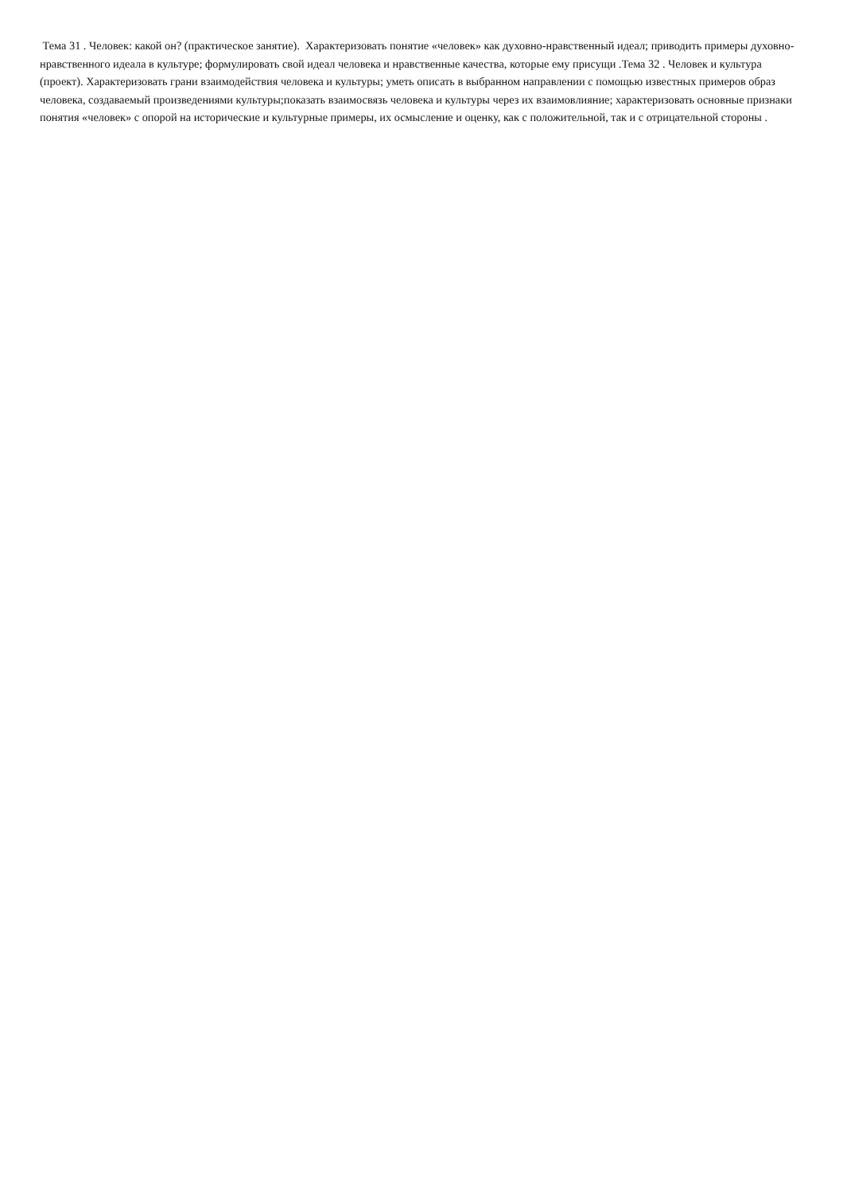Тема 31 . Человек: какой он? (практическое занятие). Характеризовать понятие «человек» как духовно-нравственный идеал; приводить примеры духовно-нравственного идеала в культуре; формулировать свой идеал человека и нравственные качества, которые ему присущи .Тема 32 . Человек и культура (проект). Характеризовать грани взаимодействия человека и культуры; уметь описать в выбранном направлении с помощью известных примеров образ человека, создаваемый произведениями культуры;показать взаимосвязь человека и культуры через их взаимовлияние; характеризовать основные признаки понятия «человек» с опорой на исторические и культурные примеры, их осмысление и оценку, как с положительной, так и с отрицательной стороны .